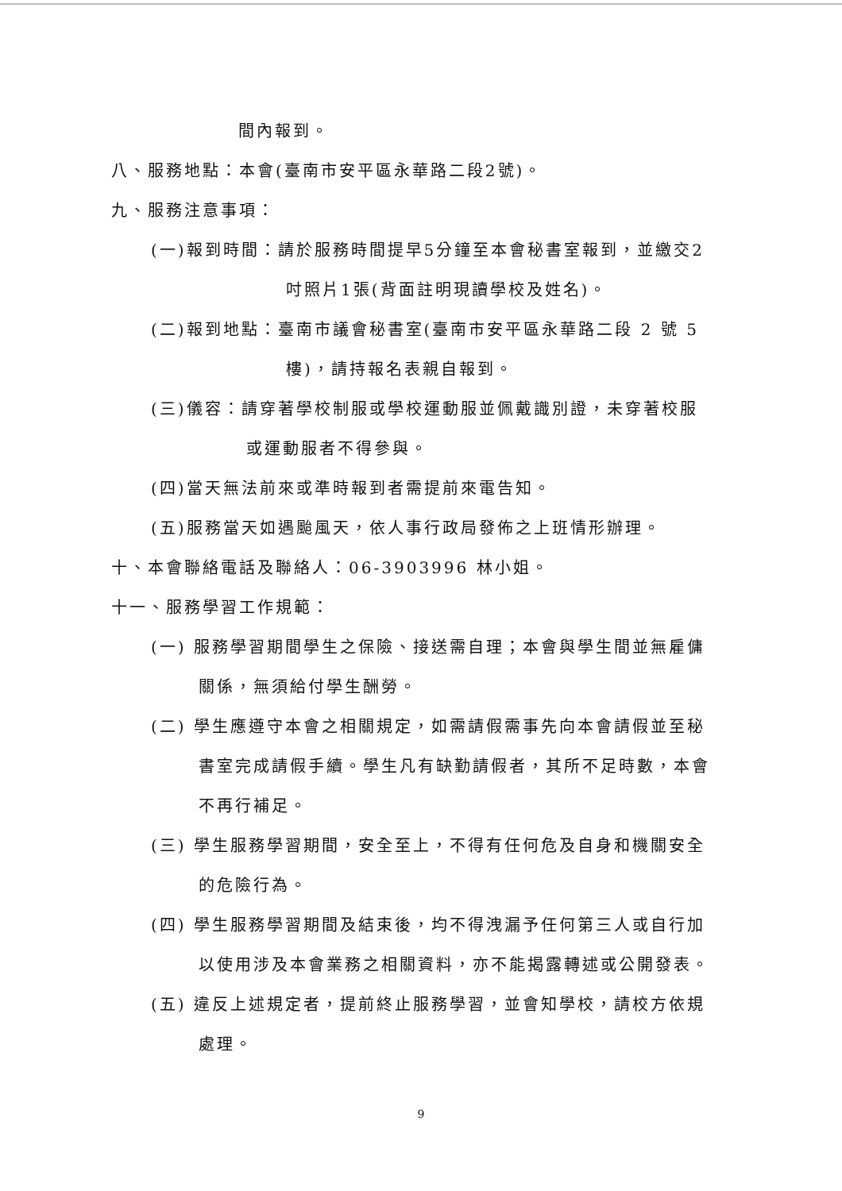間內報到。
八、服務地點：本會(臺南市安平區永華路二段2號)。
九、服務注意事項：
(一)報到時間：請於服務時間提早5分鐘至本會秘書室報到，並繳交2
吋照片1張(背面註明現讀學校及姓名)。
(二)報到地點：臺南市議會秘書室(臺南市安平區永華路二段 2 號 5
樓)，請持報名表親自報到。
(三)儀容：請穿著學校制服或學校運動服並佩戴識別證，未穿著校服
或運動服者不得參與。
(四)當天無法前來或準時報到者需提前來電告知。
(五)服務當天如遇颱風天，依人事行政局發佈之上班情形辦理。
十、本會聯絡電話及聯絡人：06-3903996 林小姐。
十一、服務學習工作規範：
(一) 服務學習期間學生之保險、接送需自理；本會與學生間並無雇傭
關係，無須給付學生酬勞。
(二) 學生應遵守本會之相關規定，如需請假需事先向本會請假並至秘
書室完成請假手續。學生凡有缺勤請假者，其所不足時數，本會
不再行補足。
(三) 學生服務學習期間，安全至上，不得有任何危及自身和機關安全
的危險行為。
(四) 學生服務學習期間及結束後，均不得洩漏予任何第三人或自行加
以使用涉及本會業務之相關資料，亦不能揭露轉述或公開發表。
(五) 違反上述規定者，提前終止服務學習，並會知學校，請校方依規
處理。
9